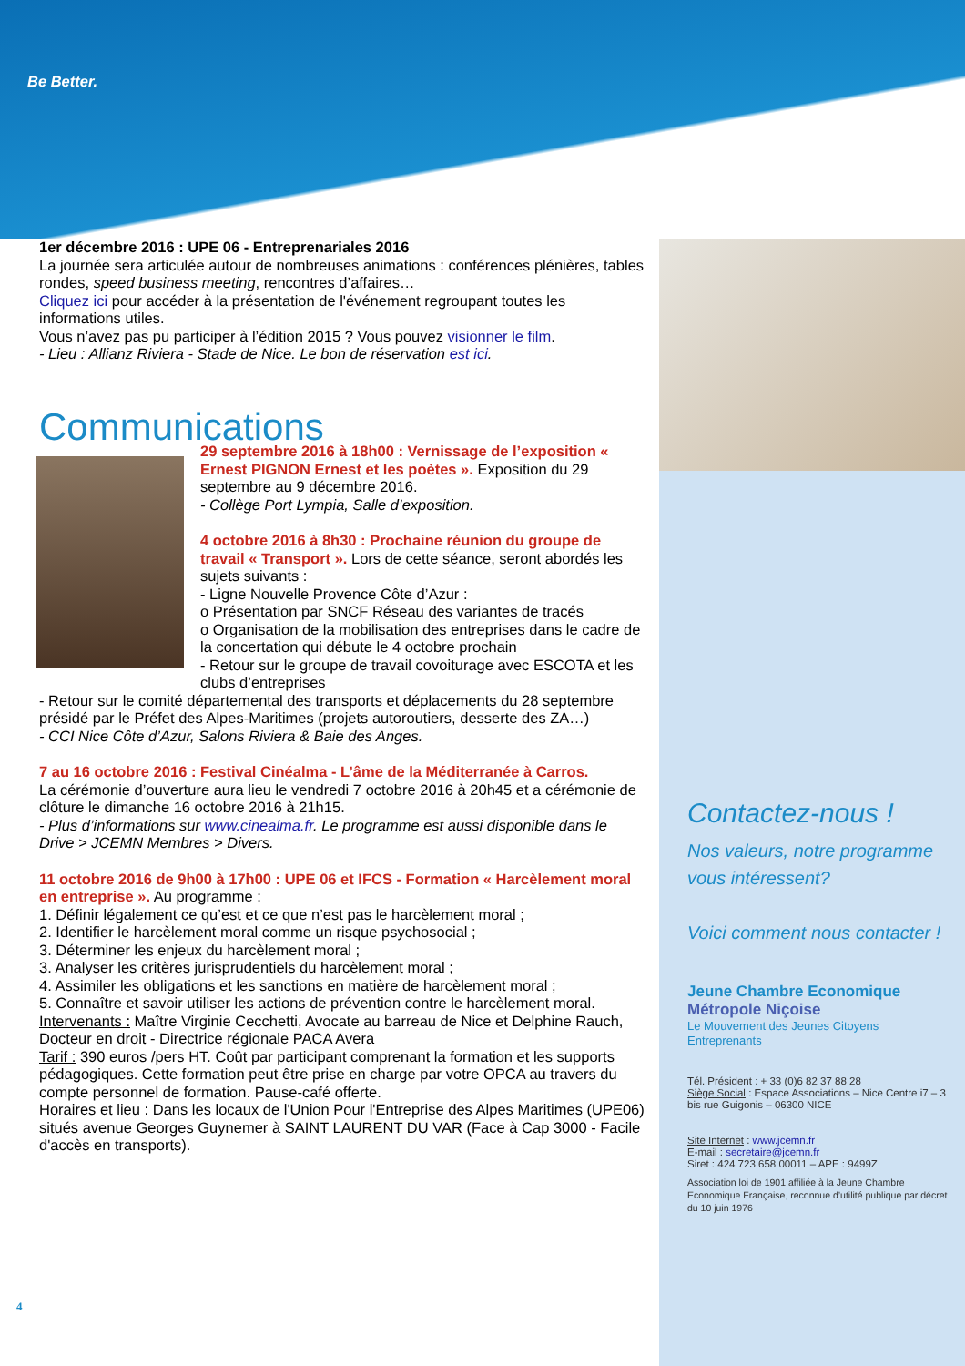Be Better.
1er décembre 2016 : UPE 06 - Entreprenariales 2016
La journée sera articulée autour de nombreuses animations : conférences plénières, tables rondes, speed business meeting, rencontres d’affaires…
Cliquez ici pour accéder à la présentation de l'événement regroupant toutes les informations utiles.
Vous n’avez pas pu participer à l’édition 2015 ? Vous pouvez visionner le film.
- Lieu : Allianz Riviera - Stade de Nice. Le bon de réservation est ici.
Communications
29 septembre 2016 à 18h00 : Vernissage de l’exposition « Ernest PIGNON Ernest et les poètes ». Exposition du 29 septembre au 9 décembre 2016.
- Collège Port Lympia, Salle d’exposition.
4 octobre 2016 à 8h30 : Prochaine réunion du groupe de travail « Transport ». Lors de cette séance, seront abordés les sujets suivants :
- Ligne Nouvelle Provence Côte d’Azur :
o Présentation par SNCF Réseau des variantes de tracés
o Organisation de la mobilisation des entreprises dans le cadre de la concertation qui débute le 4 octobre prochain
- Retour sur le groupe de travail covoiturage avec ESCOTA et les clubs d’entreprises
- Retour sur le comité départemental des transports et déplacements du 28 septembre présidé par le Préfet des Alpes-Maritimes (projets autoroutiers, desserte des ZA…)
- CCI Nice Côte d’Azur, Salons Riviera & Baie des Anges.
7 au 16 octobre 2016 : Festival Cinéalma - L’âme de la Méditerranée à Carros.
La cérémonie d’ouverture aura lieu le vendredi 7 octobre 2016 à 20h45 et a cérémonie de clôture le dimanche 16 octobre 2016 à 21h15.
- Plus d’informations sur www.cinealma.fr. Le programme est aussi disponible dans le Drive > JCEMN Membres > Divers.
11 octobre 2016 de 9h00 à 17h00 : UPE 06 et IFCS - Formation « Harcèlement moral en entreprise ». Au programme :
1. Définir légalement ce qu’est et ce que n’est pas le harcèlement moral ;
2. Identifier le harcèlement moral comme un risque psychosocial ;
3. Déterminer les enjeux du harcèlement moral ;
3. Analyser les critères jurisprudentiels du harcèlement moral ;
4. Assimiler les obligations et les sanctions en matière de harcèlement moral ;
5. Connaître et savoir utiliser les actions de prévention contre le harcèlement moral.
Intervenants : Maître Virginie Cecchetti, Avocate au barreau de Nice et Delphine Rauch, Docteur en droit - Directrice régionale PACA Avera
Tarif : 390 euros /pers HT. Coût par participant comprenant la formation et les supports pédagogiques. Cette formation peut être prise en charge par votre OPCA au travers du compte personnel de formation. Pause-café offerte.
Horaires et lieu : Dans les locaux de l'Union Pour l'Entreprise des Alpes Maritimes (UPE06) situés avenue Georges Guynemer à SAINT LAURENT DU VAR (Face à Cap 3000 - Facile d'accès en transports).
Contactez-nous !
Nos valeurs, notre programme vous intéressent?
Voici comment nous contacter !
Jeune Chambre Economique
Métropole Niçoise
Le Mouvement des Jeunes Citoyens Entreprenants
Tél. Président : + 33 (0)6 82 37 88 28
Siège Social : Espace Associations – Nice Centre i7 – 3 bis rue Guigonis – 06300 NICE
Site Internet : www.jcemn.fr
E-mail : secretaire@jcemn.fr
Siret : 424 723 658 00011 – APE : 9499Z
Association loi de 1901 affiliée à la Jeune Chambre Economique Française, reconnue d’utilité publique par décret du 10 juin 1976
4